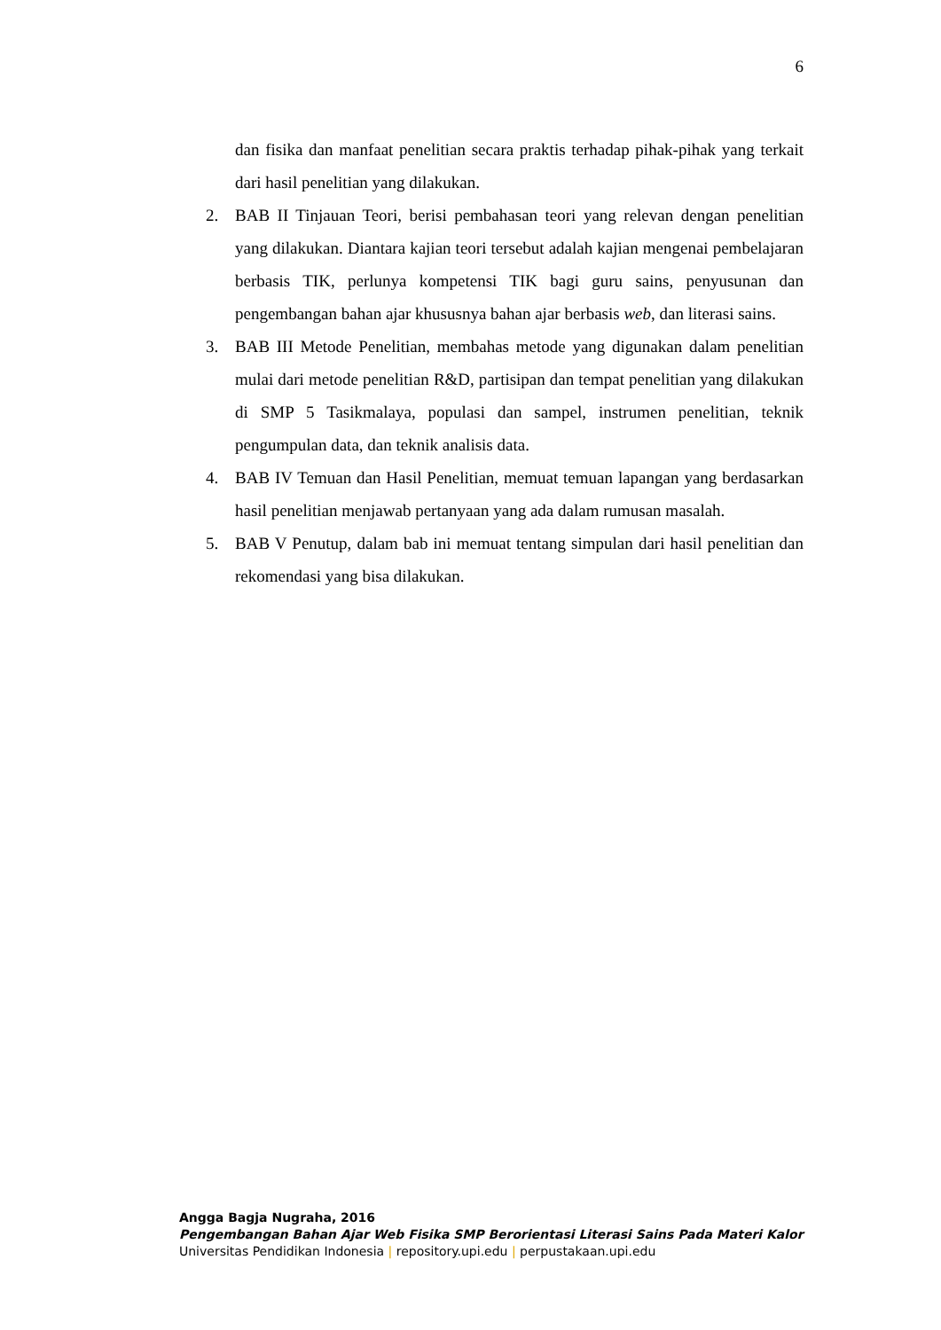6
dan fisika dan manfaat penelitian secara praktis terhadap pihak-pihak yang terkait dari hasil penelitian yang dilakukan.
2. BAB II Tinjauan Teori, berisi pembahasan teori yang relevan dengan penelitian yang dilakukan. Diantara kajian teori tersebut adalah kajian mengenai pembelajaran berbasis TIK, perlunya kompetensi TIK bagi guru sains, penyusunan dan pengembangan bahan ajar khususnya bahan ajar berbasis web, dan literasi sains.
3. BAB III Metode Penelitian, membahas metode yang digunakan dalam penelitian mulai dari metode penelitian R&D, partisipan dan tempat penelitian yang dilakukan di SMP 5 Tasikmalaya, populasi dan sampel, instrumen penelitian, teknik pengumpulan data, dan teknik analisis data.
4. BAB IV Temuan dan Hasil Penelitian, memuat temuan lapangan yang berdasarkan hasil penelitian menjawab pertanyaan yang ada dalam rumusan masalah.
5. BAB V Penutup, dalam bab ini memuat tentang simpulan dari hasil penelitian dan rekomendasi yang bisa dilakukan.
Angga Bagja Nugraha, 2016
Pengembangan Bahan Ajar Web Fisika SMP Berorientasi Literasi Sains Pada Materi Kalor
Universitas Pendidikan Indonesia | repository.upi.edu | perpustakaan.upi.edu